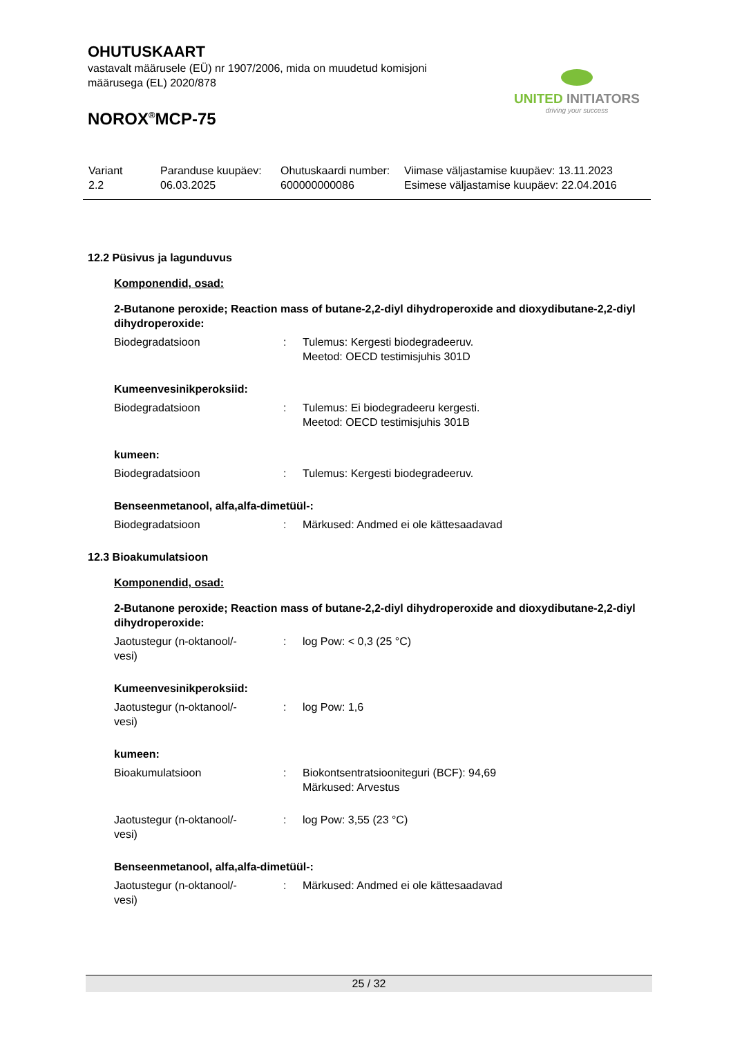OHUTUSKAART
vastavalt määrusele (EÜ) nr 1907/2006, mida on muudetud komisjoni määrusega (EL) 2020/878
NOROX<sup>®</sup>MCP-75
UNITED INITIATORS
driving your success
| Variant 2.2 | Paranduse kuupäev: 06.03.2025 | Ohutuskaardi number: 600000000086 | Viimase väljastamise kuupäev: 13.11.2023 Esimese väljastamise kuupäev: 22.04.2016 |
12.2 Püsivus ja lagunduvus
Komponendid, osad:
2-Butanone peroxide; Reaction mass of butane-2,2-diyl dihydroperoxide and dioxydibutane-2,2-diyl dihydroperoxide:
| Biodegradatsioon | : | Tulemus: Kergesti biodegradeeruv. Meetod: OECD testimisjuhis 301D |
Kumeenvesinikperoksiid:
| Biodegradatsioon | : | Tulemus: Ei biodegradeeru kergesti. Meetod: OECD testimisjuhis 301B |
kumeen:
| Biodegradatsioon | : | Tulemus: Kergesti biodegradeeruv. |
Benseenmetanool, alfa,alfa-dimetüül-:
| Biodegradatsioon | : | Märkused: Andmed ei ole kättesaadavad |
12.3 Bioakumulatsioon
Komponendid, osad:
2-Butanone peroxide; Reaction mass of butane-2,2-diyl dihydroperoxide and dioxydibutane-2,2-diyl dihydroperoxide:
| Jaotustegur (n-oktanool/- vesi) | : | log Pow: < 0,3 (25 °C) |
Kumeenvesinikperoksiid:
| Jaotustegur (n-oktanool/- vesi) | : | log Pow: 1,6 |
kumeen:
| Bioakumulatsioon | : | Biokontsentratsiooniteguri (BCF): 94,69 Märkused: Arvestus |
| Jaotustegur (n-oktanool/- vesi) | : | log Pow: 3,55 (23 °C) |
Benseenmetanool, alfa,alfa-dimetüül-:
| Jaotustegur (n-oktanool/- vesi) | : | Märkused: Andmed ei ole kättesaadavad |
25 / 32